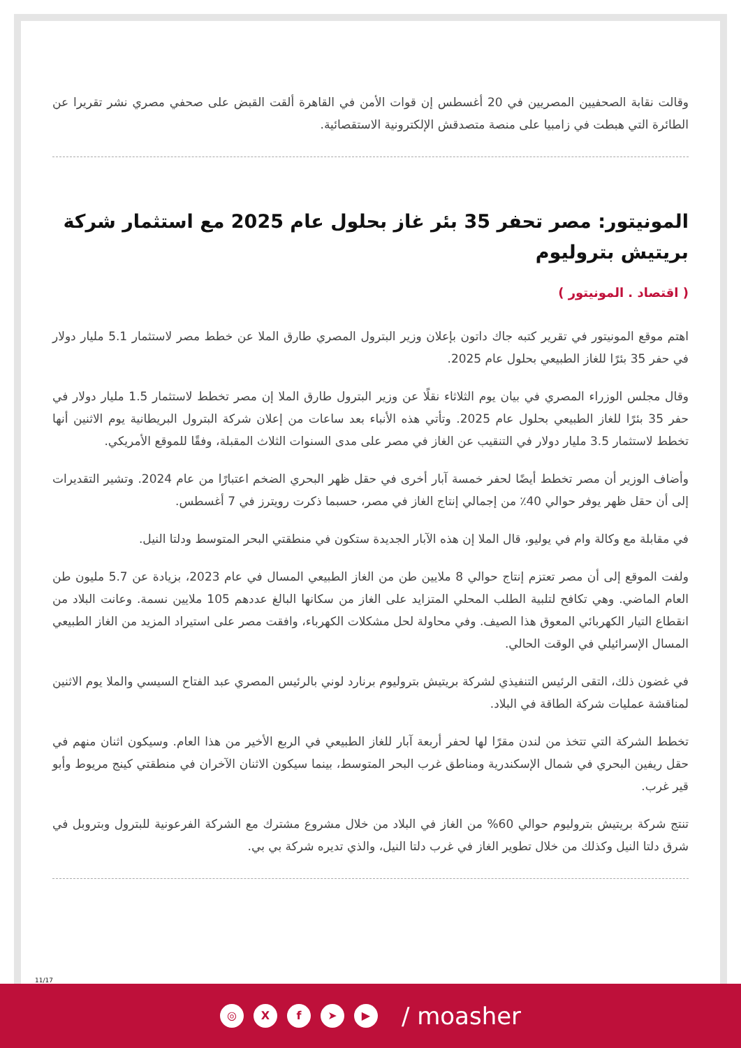وقالت نقابة الصحفيين المصريين في 20 أغسطس إن قوات الأمن في القاهرة ألقت القبض على صحفي مصري نشر تقريرا عن الطائرة التي هبطت في زامبيا على منصة متصدقش الإلكترونية الاستقصائية.
المونيتور: مصر تحفر 35 بئر غاز بحلول عام 2025 مع استثمار شركة بريتيش بتروليوم
( اقتصاد . المونيتور )
اهتم موقع المونيتور في تقرير كتبه جاك داتون بإعلان وزير البترول المصري طارق الملا عن خطط مصر لاستثمار 5.1 مليار دولار في حفر 35 بئرًا للغاز الطبيعي بحلول عام 2025.
وقال مجلس الوزراء المصري في بيان يوم الثلاثاء نقلًا عن وزير البترول طارق الملا إن مصر تخطط لاستثمار 1.5 مليار دولار في حفر 35 بئرًا للغاز الطبيعي بحلول عام 2025. وتأتي هذه الأنباء بعد ساعات من إعلان شركة البترول البريطانية يوم الاثنين أنها تخطط لاستثمار 3.5 مليار دولار في التنقيب عن الغاز في مصر على مدى السنوات الثلاث المقبلة، وفقًا للموقع الأمريكي.
وأضاف الوزير أن مصر تخطط أيضًا لحفر خمسة آبار أخرى في حقل ظهر البحري الضخم اعتبارًا من عام 2024. وتشير التقديرات إلى أن حقل ظهر يوفر حوالي 40٪ من إجمالي إنتاج الغاز في مصر، حسبما ذكرت رويترز في 7 أغسطس.
في مقابلة مع وكالة وام في يوليو، قال الملا إن هذه الآبار الجديدة ستكون في منطقتي البحر المتوسط ودلتا النيل.
ولفت الموقع إلى أن مصر تعتزم إنتاج حوالي 8 ملايين طن من الغاز الطبيعي المسال في عام 2023، بزيادة عن 5.7 مليون طن العام الماضي. وهي تكافح لتلبية الطلب المحلي المتزايد على الغاز من سكانها البالغ عددهم 105 ملايين نسمة. وعانت البلاد من انقطاع التيار الكهربائي المعوق هذا الصيف. وفي محاولة لحل مشكلات الكهرباء، وافقت مصر على استيراد المزيد من الغاز الطبيعي المسال الإسرائيلي في الوقت الحالي.
في غضون ذلك، التقى الرئيس التنفيذي لشركة بريتيش بتروليوم برنارد لوني بالرئيس المصري عبد الفتاح السيسي والملا يوم الاثنين لمناقشة عمليات شركة الطاقة في البلاد.
تخطط الشركة التي تتخذ من لندن مقرًا لها لحفر أربعة آبار للغاز الطبيعي في الربع الأخير من هذا العام. وسيكون اثنان منهم في حقل ريفين البحري في شمال الإسكندرية ومناطق غرب البحر المتوسط، بينما سيكون الاثنان الآخران في منطقتي كينج مريوط وأبو قير غرب.
تنتج شركة بريتيش بتروليوم حوالي 60% من الغاز في البلاد من خلال مشروع مشترك مع الشركة الفرعونية للبترول وبتروبل في شرق دلتا النيل وكذلك من خلال تطوير الغاز في غرب دلتا النيل، والذي تديره شركة بي بي.
11/17
◎ X f ➤ ▶
/ moasher